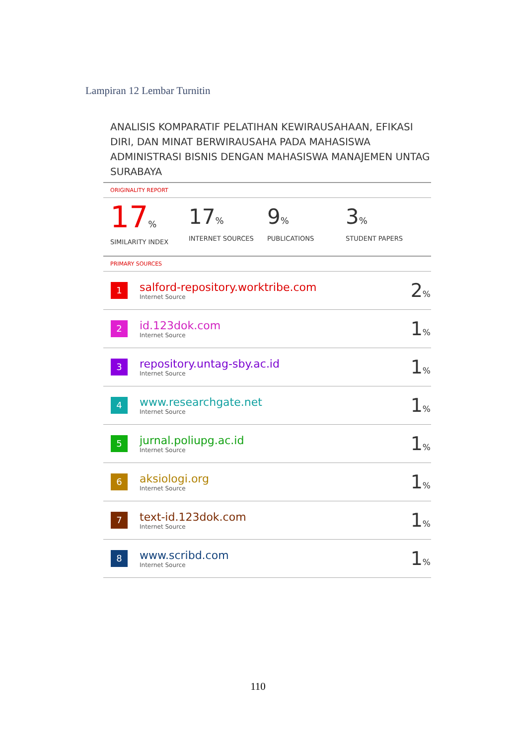Lampiran 12 Lembar Turnitin
ANALISIS KOMPARATIF PELATIHAN KEWIRAUSAHAAN, EFIKASI DIRI, DAN MINAT BERWIRAUSAHA PADA MAHASISWA ADMINISTRASI BISNIS DENGAN MAHASISWA MANAJEMEN UNTAG SURABAYA
ORIGINALITY REPORT
17%
SIMILARITY INDEX
17%
INTERNET SOURCES
9%
PUBLICATIONS
3%
STUDENT PAPERS
PRIMARY SOURCES
| 1 | salford-repository.worktribe.com Internet Source | 2 % |
| 2 | id.123dok.com Internet Source | 1 % |
| 3 | repository.untag-sby.ac.id Internet Source | 1 % |
| 4 | www.researchgate.net Internet Source | 1 % |
| 5 | jurnal.poliupg.ac.id Internet Source | 1 % |
| 6 | aksiologi.org Internet Source | 1 % |
| 7 | text-id.123dok.com Internet Source | 1 % |
| 8 | www.scribd.com Internet Source | 1 % |
110